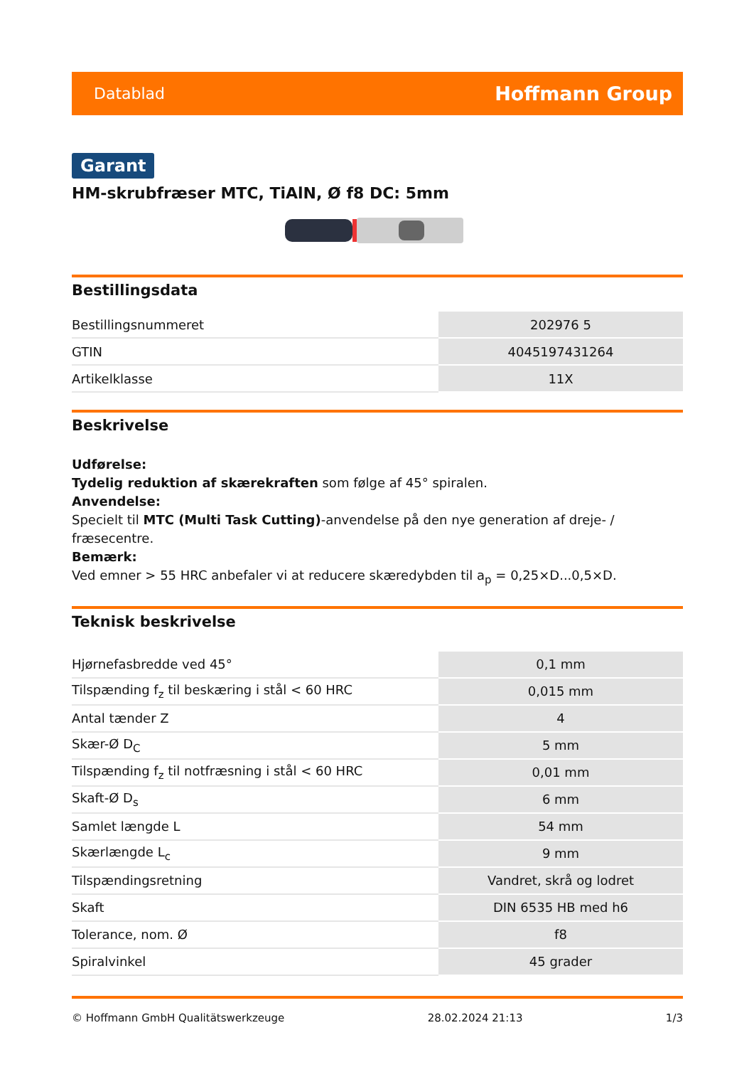Datablad Hoffmann Group
Garant
HM-skrubfræser MTC, TiAlN, Ø f8 DC: 5mm
Bestillingsdata
| Bestillingsnummeret | 202976 5 |
| GTIN | 4045197431264 |
| Artikelklasse | 11X |
Beskrivelse
Udførelse:
Tydelig reduktion af skærekraften som følge af 45° spiralen.
Anvendelse:
Specielt til MTC (Multi Task Cutting)-anvendelse på den nye generation af dreje- / fræsecentre.
Bemærk:
Ved emner > 55 HRC anbefaler vi at reducere skæredybden til a<sub>p</sub> = 0,25×D...0,5×D.
Teknisk beskrivelse
| Hjørnefasbredde ved 45° | 0,1 mm |
| Tilspænding f<sub>z</sub> til beskæring i stål < 60 HRC | 0,015 mm |
| Antal tænder Z | 4 |
| Skær-Ø D<sub>C</sub> | 5 mm |
| Tilspænding f<sub>z</sub> til notfræsning i stål < 60 HRC | 0,01 mm |
| Skaft-Ø D<sub>s</sub> | 6 mm |
| Samlet længde L | 54 mm |
| Skærlængde L<sub>c</sub> | 9 mm |
| Tilspændingsretning | Vandret, skrå og lodret |
| Skaft | DIN 6535 HB med h6 |
| Tolerance, nom. Ø | f8 |
| Spiralvinkel | 45 grader |
© Hoffmann GmbH Qualitätswerkzeuge 28.02.2024 21:13 1/3